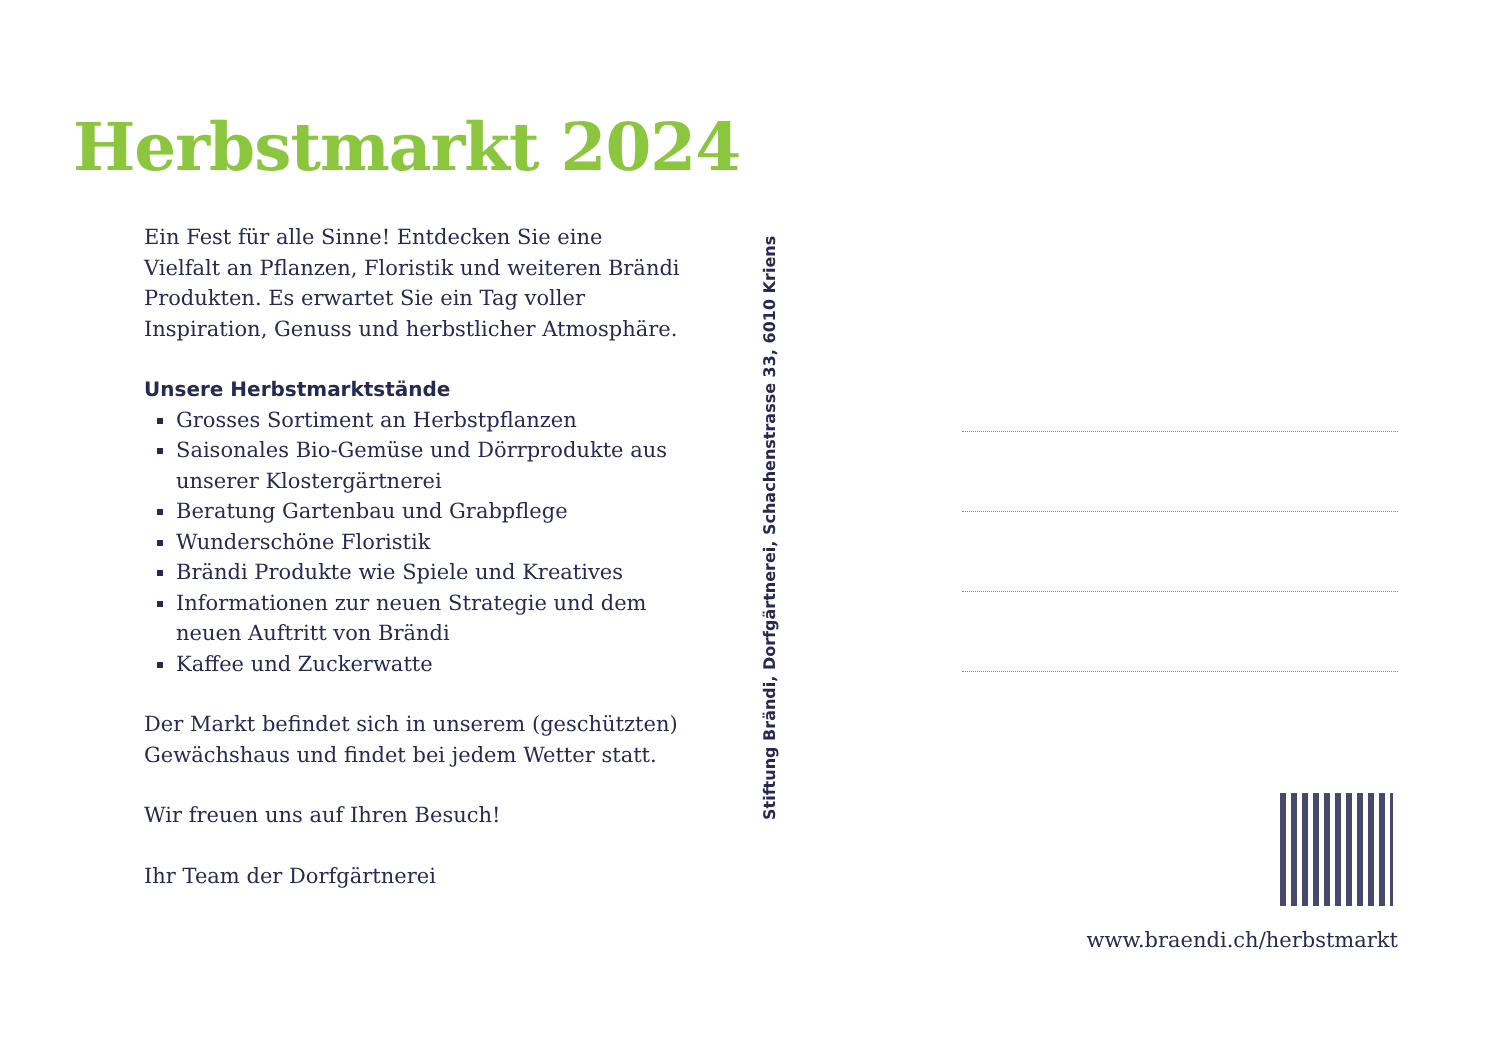Herbstmarkt 2024
Ein Fest für alle Sinne! Entdecken Sie eine Vielfalt an Pflanzen, Floristik und weiteren Brändi Produkten. Es erwartet Sie ein Tag voller Inspiration, Genuss und herbstlicher Atmosphäre.
Unsere Herbstmarktstände
Grosses Sortiment an Herbstpflanzen
Saisonales Bio-Gemüse und Dörrprodukte aus unserer Klostergärtnerei
Beratung Gartenbau und Grabpflege
Wunderschöne Floristik
Brändi Produkte wie Spiele und Kreatives
Informationen zur neuen Strategie und dem neuen Auftritt von Brändi
Kaffee und Zuckerwatte
Der Markt befindet sich in unserem (geschützten) Gewächshaus und findet bei jedem Wetter statt.
Wir freuen uns auf Ihren Besuch!
Ihr Team der Dorfgärtnerei
Stiftung Brändi, Dorfgärtnerei, Schachenstrasse 33, 6010 Kriens
www.braendi.ch/herbstmarkt